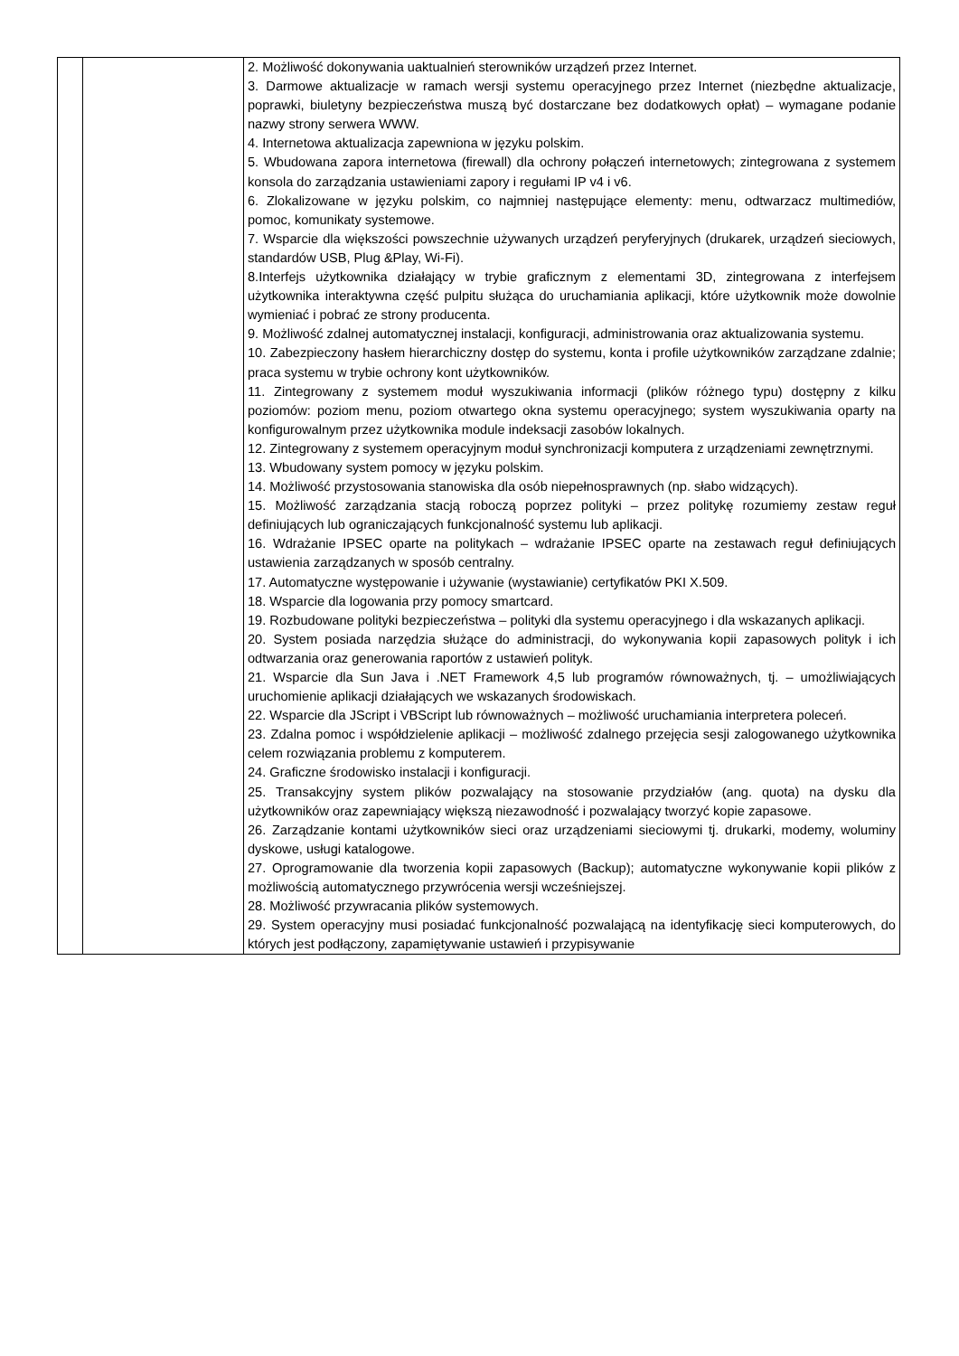| | | 2. Możliwość dokonywania uaktualnień sterowników urządzeń przez Internet. 3. Darmowe aktualizacje w ramach wersji systemu operacyjnego przez Internet (niezbędne aktualizacje, poprawki, biuletyny bezpieczeństwa muszą być dostarczane bez dodatkowych opłat) – wymagane podanie nazwy strony serwera WWW. 4. Internetowa aktualizacja zapewniona w języku polskim. 5. Wbudowana zapora internetowa (firewall) dla ochrony połączeń internetowych; zintegrowana z systemem konsola do zarządzania ustawieniami zapory i regułami IP v4 i v6. 6. Zlokalizowane w języku polskim, co najmniej następujące elementy: menu, odtwarzacz multimediów, pomoc, komunikaty systemowe. 7. Wsparcie dla większości powszechnie używanych urządzeń peryferyjnych (drukarek, urządzeń sieciowych, standardów USB, Plug &Play, Wi-Fi). 8.Interfejs użytkownika działający w trybie graficznym z elementami 3D, zintegrowana z interfejsem użytkownika interaktywna część pulpitu służąca do uruchamiania aplikacji, które użytkownik może dowolnie wymieniać i pobrać ze strony producenta. 9. Możliwość zdalnej automatycznej instalacji, konfiguracji, administrowania oraz aktualizowania systemu. 10. Zabezpieczony hasłem hierarchiczny dostęp do systemu, konta i profile użytkowników zarządzane zdalnie; praca systemu w trybie ochrony kont użytkowników. 11. Zintegrowany z systemem moduł wyszukiwania informacji (plików różnego typu) dostępny z kilku poziomów: poziom menu, poziom otwartego okna systemu operacyjnego; system wyszukiwania oparty na konfigurowalnym przez użytkownika module indeksacji zasobów lokalnych. 12. Zintegrowany z systemem operacyjnym moduł synchronizacji komputera z urządzeniami zewnętrznymi. 13. Wbudowany system pomocy w języku polskim. 14. Możliwość przystosowania stanowiska dla osób niepełnosprawnych (np. słabo widzących). 15. Możliwość zarządzania stacją roboczą poprzez polityki – przez politykę rozumiemy zestaw reguł definiujących lub ograniczających funkcjonalność systemu lub aplikacji. 16. Wdrażanie IPSEC oparte na politykach – wdrażanie IPSEC oparte na zestawach reguł definiujących ustawienia zarządzanych w sposób centralny. 17. Automatyczne występowanie i używanie (wystawianie) certyfikatów PKI X.509. 18. Wsparcie dla logowania przy pomocy smartcard. 19. Rozbudowane polityki bezpieczeństwa – polityki dla systemu operacyjnego i dla wskazanych aplikacji. 20. System posiada narzędzia służące do administracji, do wykonywania kopii zapasowych polityk i ich odtwarzania oraz generowania raportów z ustawień polityk. 21. Wsparcie dla Sun Java i .NET Framework 4,5 lub programów równoważnych, tj. – umożliwiających uruchomienie aplikacji działających we wskazanych środowiskach. 22. Wsparcie dla JScript i VBScript lub równoważnych – możliwość uruchamiania interpretera poleceń. 23. Zdalna pomoc i współdzielenie aplikacji – możliwość zdalnego przejęcia sesji zalogowanego użytkownika celem rozwiązania problemu z komputerem. 24. Graficzne środowisko instalacji i konfiguracji. 25. Transakcyjny system plików pozwalający na stosowanie przydziałów (ang. quota) na dysku dla użytkowników oraz zapewniający większą niezawodność i pozwalający tworzyć kopie zapasowe. 26. Zarządzanie kontami użytkowników sieci oraz urządzeniami sieciowymi tj. drukarki, modemy, woluminy dyskowe, usługi katalogowe. 27. Oprogramowanie dla tworzenia kopii zapasowych (Backup); automatyczne wykonywanie kopii plików z możliwością automatycznego przywrócenia wersji wcześniejszej. 28. Możliwość przywracania plików systemowych. 29. System operacyjny musi posiadać funkcjonalność pozwalającą na identyfikację sieci komputerowych, do których jest podłączony, zapamiętywanie ustawień i przypisywanie |